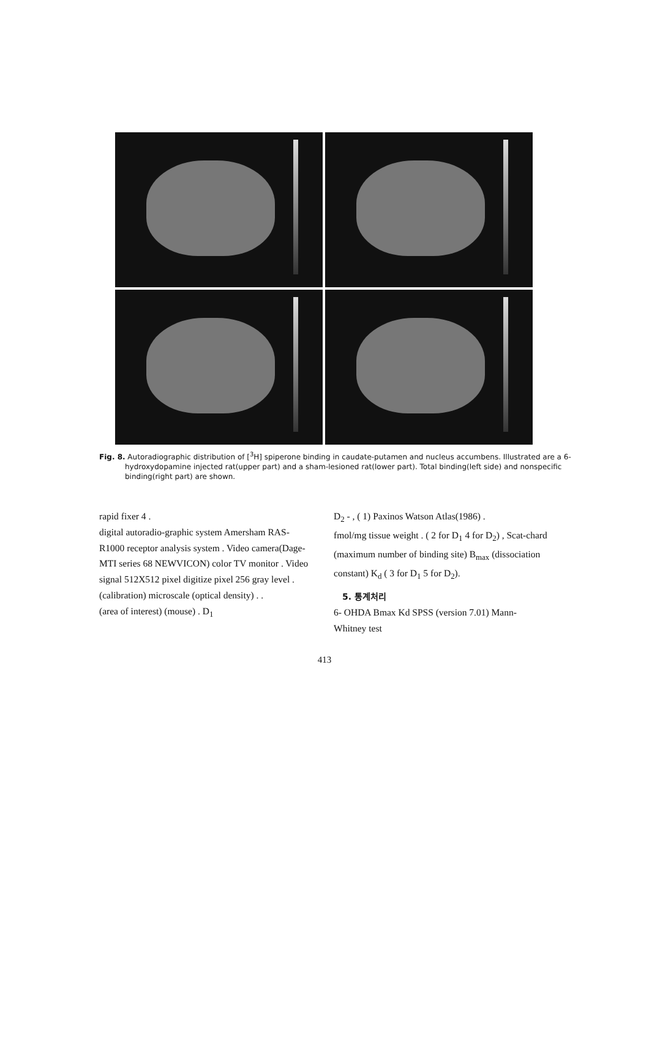Fig. 8. Autoradiographic distribution of [<sup>3</sup>H] spiperone binding in caudate-putamen and nucleus accumbens. Illustrated are a 6-hydroxydopamine injected rat(upper part) and a sham-lesioned rat(lower part). Total binding(left side) and nonspecific binding(right part) are shown.
rapid fixer 4 .
digital autoradio-graphic system Amersham RAS- R1000 receptor analysis system . Video camera(Dage- MTI series 68 NEWVICON) color TV monitor . Video signal 512X512 pixel digitize pixel 256 gray level .
(calibration) microscale (optical density) . .
(area of interest) (mouse) . D<sub>1</sub>
D<sub>2</sub> - , ( 1) Paxinos Watson Atlas(1986) .
fmol/mg tissue weight . ( 2 for D<sub>1</sub> 4 for D<sub>2</sub>) , Scat-chard (maximum number of binding site) B<sub>max</sub> (dissociation constant) K<sub>d</sub> ( 3 for D<sub>1</sub> 5 for D<sub>2</sub>).
5. 통계처리
6- OHDA Bmax Kd SPSS (version 7.01) Mann- Whitney test
413